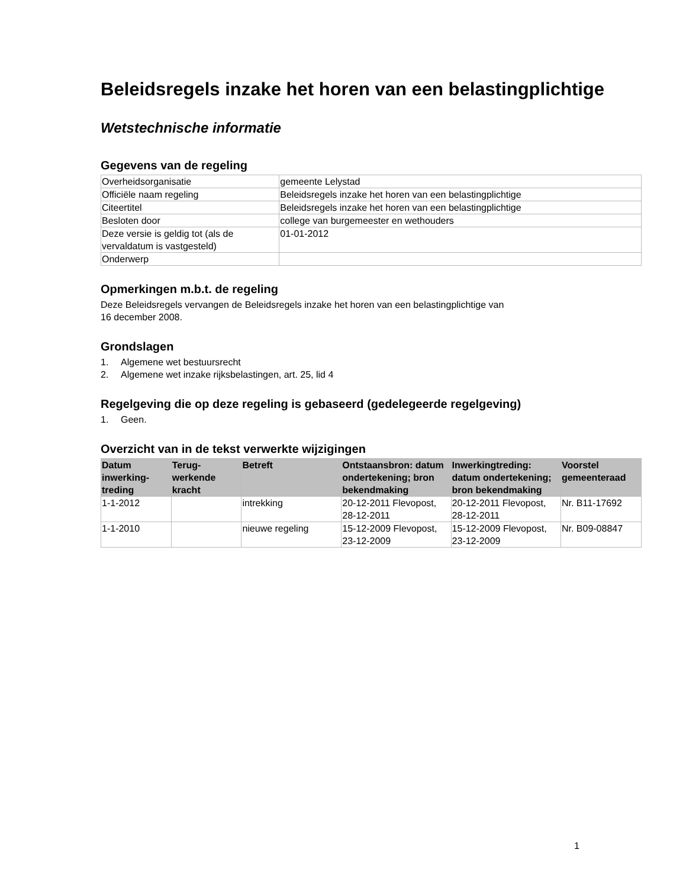Beleidsregels inzake het horen van een belastingplichtige
Wetstechnische informatie
Gegevens van de regeling
| Overheidsorganisatie | gemeente Lelystad |
| Officiële naam regeling | Beleidsregels inzake het horen van een belastingplichtige |
| Citeertitel | Beleidsregels inzake het horen van een belastingplichtige |
| Besloten door | college van burgemeester en wethouders |
| Deze versie is geldig tot (als de vervaldatum is vastgesteld) | 01-01-2012 |
| Onderwerp | |
Opmerkingen m.b.t. de regeling
Deze Beleidsregels vervangen de Beleidsregels inzake het horen van een belastingplichtige van
16 december 2008.
Grondslagen
1. Algemene wet bestuursrecht
2. Algemene wet inzake rijksbelastingen, art. 25, lid 4
Regelgeving die op deze regeling is gebaseerd (gedelegeerde regelgeving)
1. Geen.
Overzicht van in de tekst verwerkte wijzigingen
| Datum inwerking-treding | Terug-werkende kracht | Betreft | Ontstaansbron: datum ondertekening; bron bekendmaking | Inwerkingtreding: datum ondertekening; bron bekendmaking | Voorstel gemeenteraad |
| --- | --- | --- | --- | --- | --- |
| 1-1-2012 | | intrekking | 20-12-2011 Flevopost, 28-12-2011 | 20-12-2011 Flevopost, 28-12-2011 | Nr. B11-17692 |
| 1-1-2010 | | nieuwe regeling | 15-12-2009 Flevopost, 23-12-2009 | 15-12-2009 Flevopost, 23-12-2009 | Nr. B09-08847 |
1